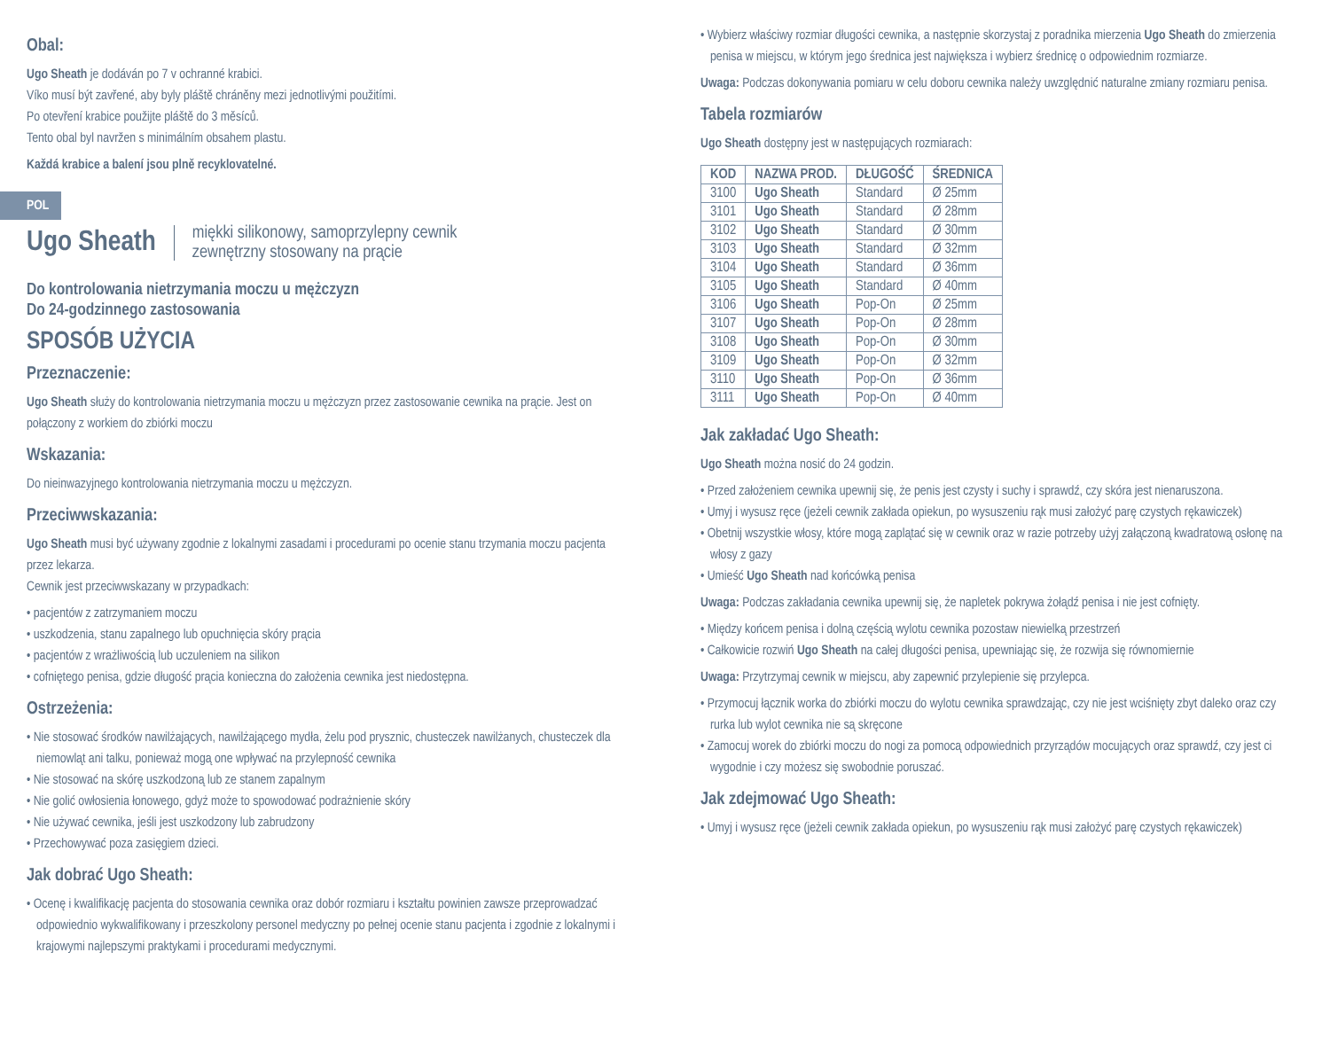Obal:
Ugo Sheath je dodáván po 7 v ochranné krabici.
Víko musí být zavřené, aby byly pláště chráněny mezi jednotlivými použitími.
Po otevření krabice použijte pláště do 3 měsíců.
Tento obal byl navržen s minimálním obsahem plastu.
Každá krabice a balení jsou plně recyklovatelné.
POL
Ugo Sheath miękki silikonowy, samoprzylepny cewnik
zewnętrzny stosowany na prącie
Do kontrolowania nietrzymania moczu u mężczyzn
Do 24-godzinnego zastosowania
SPOSÓB UŻYCIA
Przeznaczenie:
Ugo Sheath służy do kontrolowania nietrzymania moczu u mężczyzn przez zastosowanie cewnika na prącie. Jest on połączony z workiem do zbiórki moczu
Wskazania:
Do nieinwazyjnego kontrolowania nietrzymania moczu u mężczyzn.
Przeciwwskazania:
Ugo Sheath musi być używany zgodnie z lokalnymi zasadami i procedurami po ocenie stanu trzymania moczu pacjenta przez lekarza.
Cewnik jest przeciwwskazany w przypadkach:
• pacjentów z zatrzymaniem moczu
• uszkodzenia, stanu zapalnego lub opuchnięcia skóry prącia
• pacjentów z wrażliwością lub uczuleniem na silikon
• cofniętego penisa, gdzie długość prącia konieczna do założenia cewnika jest niedostępna.
Ostrzeżenia:
• Nie stosować środków nawilżających, nawilżającego mydła, żelu pod prysznic, chusteczek nawilżanych, chusteczek dla niemowląt ani talku, ponieważ mogą one wpływać na przylepność cewnika
• Nie stosować na skórę uszkodzoną lub ze stanem zapalnym
• Nie golić owłosienia łonowego, gdyż może to spowodować podrażnienie skóry
• Nie używać cewnika, jeśli jest uszkodzony lub zabrudzony
• Przechowywać poza zasięgiem dzieci.
Jak dobrać Ugo Sheath:
• Ocenę i kwalifikację pacjenta do stosowania cewnika oraz dobór rozmiaru i kształtu powinien zawsze przeprowadzać odpowiednio wykwalifikowany i przeszkolony personel medyczny po pełnej ocenie stanu pacjenta i zgodnie z lokalnymi i krajowymi najlepszymi praktykami i procedurami medycznymi.
• Wybierz właściwy rozmiar długości cewnika, a następnie skorzystaj z poradnika mierzenia Ugo Sheath do zmierzenia penisa w miejscu, w którym jego średnica jest największa i wybierz średnicę o odpowiednim rozmiarze.
Uwaga: Podczas dokonywania pomiaru w celu doboru cewnika należy uwzględnić naturalne zmiany rozmiaru penisa.
Tabela rozmiarów
Ugo Sheath dostępny jest w następujących rozmiarach:
| KOD | NAZWA PROD. | DŁUGOŚĆ | ŚREDNICA |
| --- | --- | --- | --- |
| 3100 | Ugo Sheath | Standard | Ø 25mm |
| 3101 | Ugo Sheath | Standard | Ø 28mm |
| 3102 | Ugo Sheath | Standard | Ø 30mm |
| 3103 | Ugo Sheath | Standard | Ø 32mm |
| 3104 | Ugo Sheath | Standard | Ø 36mm |
| 3105 | Ugo Sheath | Standard | Ø 40mm |
| 3106 | Ugo Sheath | Pop-On | Ø 25mm |
| 3107 | Ugo Sheath | Pop-On | Ø 28mm |
| 3108 | Ugo Sheath | Pop-On | Ø 30mm |
| 3109 | Ugo Sheath | Pop-On | Ø 32mm |
| 3110 | Ugo Sheath | Pop-On | Ø 36mm |
| 3111 | Ugo Sheath | Pop-On | Ø 40mm |
Jak zakładać Ugo Sheath:
Ugo Sheath można nosić do 24 godzin.
• Przed założeniem cewnika upewnij się, że penis jest czysty i suchy i sprawdź, czy skóra jest nienaruszona.
• Umyj i wysusz ręce (jeżeli cewnik zakłada opiekun, po wysuszeniu rąk musi założyć parę czystych rękawiczek)
• Obetnij wszystkie włosy, które mogą zaplątać się w cewnik oraz w razie potrzeby użyj załączoną kwadratową osłonę na włosy z gazy
• Umieść Ugo Sheath nad końcówką penisa
Uwaga: Podczas zakładania cewnika upewnij się, że napletek pokrywa żołądź penisa i nie jest cofnięty.
• Między końcem penisa i dolną częścią wylotu cewnika pozostaw niewielką przestrzeń
• Całkowicie rozwiń Ugo Sheath na całej długości penisa, upewniając się, że rozwija się równomiernie
Uwaga: Przytrzymaj cewnik w miejscu, aby zapewnić przylepienie się przylepca.
• Przymocuj łącznik worka do zbiórki moczu do wylotu cewnika sprawdzając, czy nie jest wciśnięty zbyt daleko oraz czy rurka lub wylot cewnika nie są skręcone
• Zamocuj worek do zbiórki moczu do nogi za pomocą odpowiednich przyrządów mocujących oraz sprawdź, czy jest ci wygodnie i czy możesz się swobodnie poruszać.
Jak zdejmować Ugo Sheath:
• Umyj i wysusz ręce (jeżeli cewnik zakłada opiekun, po wysuszeniu rąk musi założyć parę czystych rękawiczek)